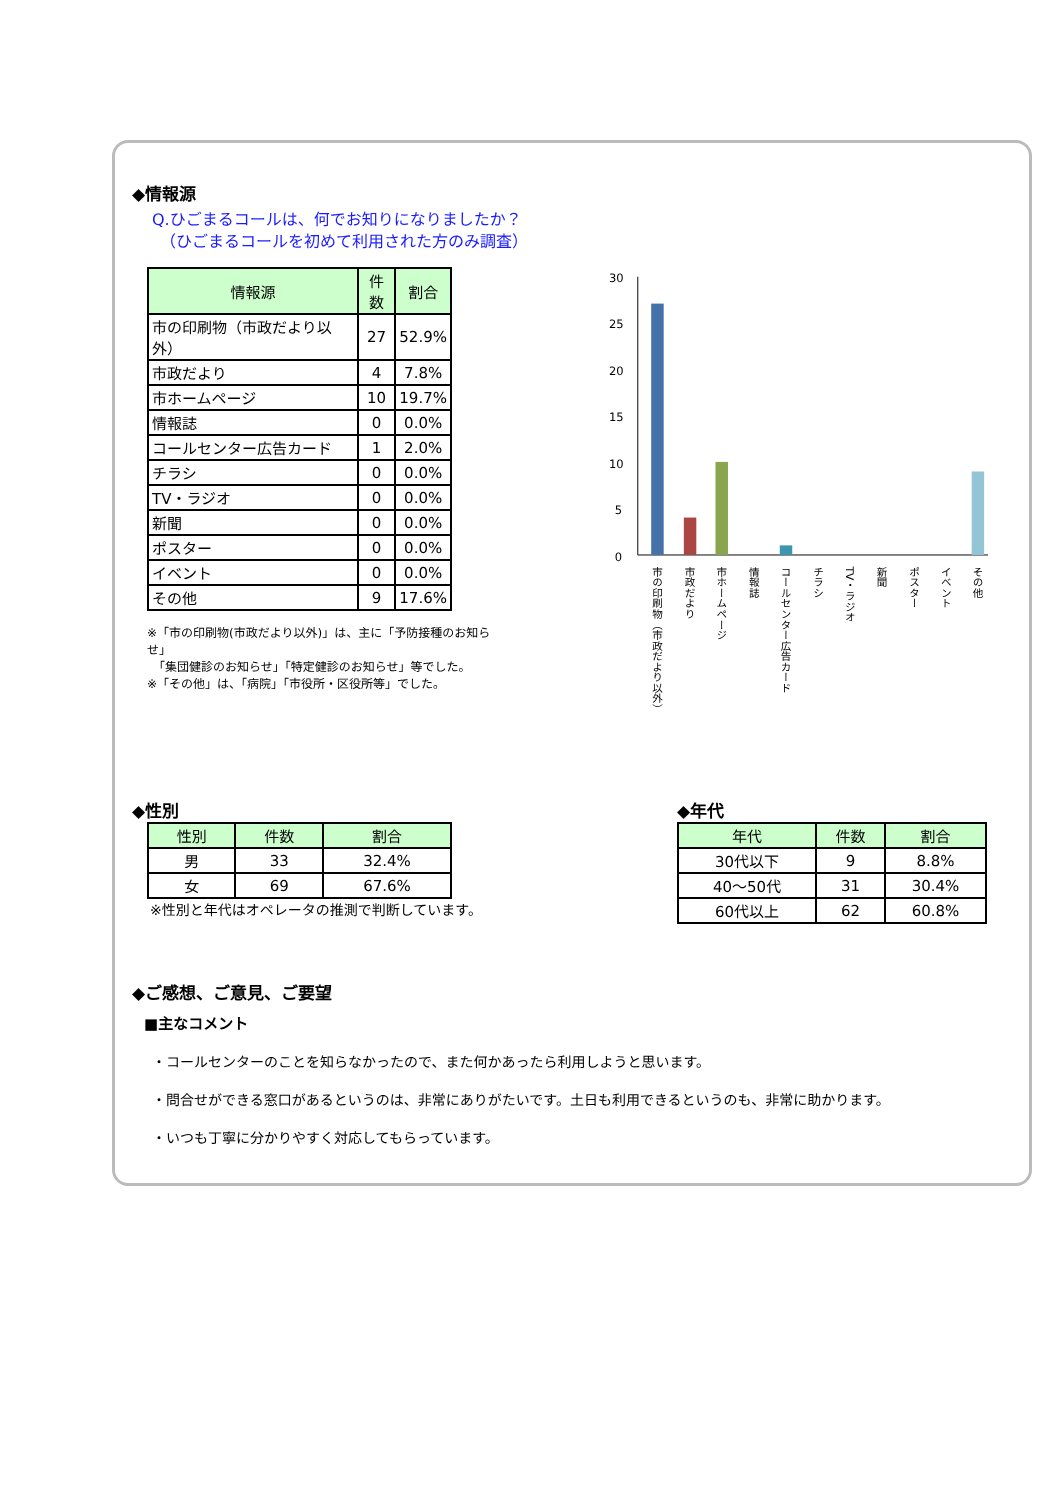◆情報源
Q.ひごまるコールは、何でお知りになりましたか？
　（ひごまるコールを初めて利用された方のみ調査）
| 情報源 | 件数 | 割合 |
| --- | --- | --- |
| 市の印刷物（市政だより以外） | 27 | 52.9% |
| 市政だより | 4 | 7.8% |
| 市ホームページ | 10 | 19.7% |
| 情報誌 | 0 | 0.0% |
| コールセンター広告カード | 1 | 2.0% |
| チラシ | 0 | 0.0% |
| TV・ラジオ | 0 | 0.0% |
| 新聞 | 0 | 0.0% |
| ポスター | 0 | 0.0% |
| イベント | 0 | 0.0% |
| その他 | 9 | 17.6% |
※「市の印刷物(市政だより以外)」は、主に「予防接種のお知らせ」
　「集団健診のお知らせ」「特定健診のお知らせ」等でした。
※「その他」は、「病院」「市役所・区役所等」でした。
30
25
20
15
10
5
0
市の印刷物（市政だより以外）
市政だより
市ホームページ
情報誌
コールセンター広告カード
チラシ
TV・ラジオ
新聞
ポスター
イベント
その他
◆性別
| 性別 | 件数 | 割合 |
| --- | --- | --- |
| 男 | 33 | 32.4% |
| 女 | 69 | 67.6% |
※性別と年代はオペレータの推測で判断しています。
◆年代
| 年代 | 件数 | 割合 |
| --- | --- | --- |
| 30代以下 | 9 | 8.8% |
| 40～50代 | 31 | 30.4% |
| 60代以上 | 62 | 60.8% |
◆ご感想、ご意見、ご要望
■主なコメント
・コールセンターのことを知らなかったので、また何かあったら利用しようと思います。
・問合せができる窓口があるというのは、非常にありがたいです。土日も利用できるというのも、非常に助かります。
・いつも丁寧に分かりやすく対応してもらっています。